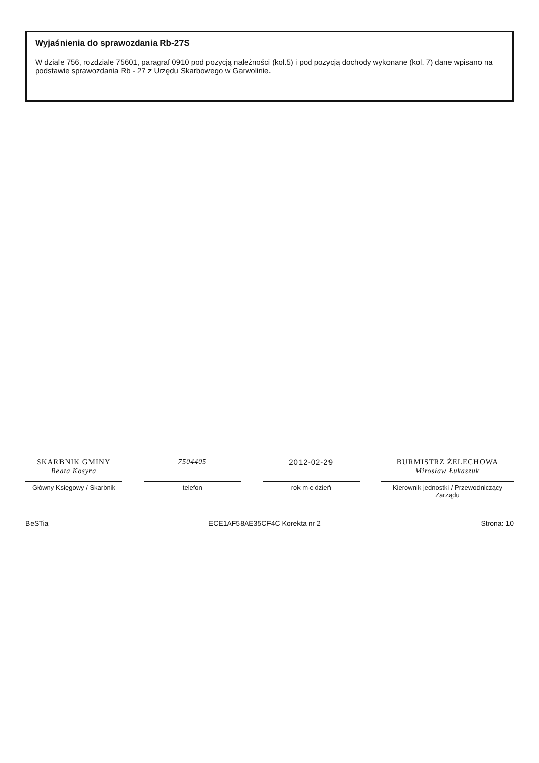Wyjaśnienia do sprawozdania Rb-27S
W dziale 756, rozdziale 75601, paragraf 0910 pod pozycją należności (kol.5) i pod pozycją dochody wykonane (kol. 7) dane wpisano na podstawie sprawozdania Rb - 27 z Urzędu Skarbowego w Garwolinie.
SKARBNIK GMINY
Beata Kosyra
Główny Księgowy / Skarbnik
7504405
telefon
2012-02-29
rok m-c dzień
BURMISTRZ ŻELECHOWA
Mirosław Łukaszuk
Kierownik jednostki / Przewodniczący Zarządu
BeSTia ECE1AF58AE35CF4C Korekta nr 2 Strona: 10